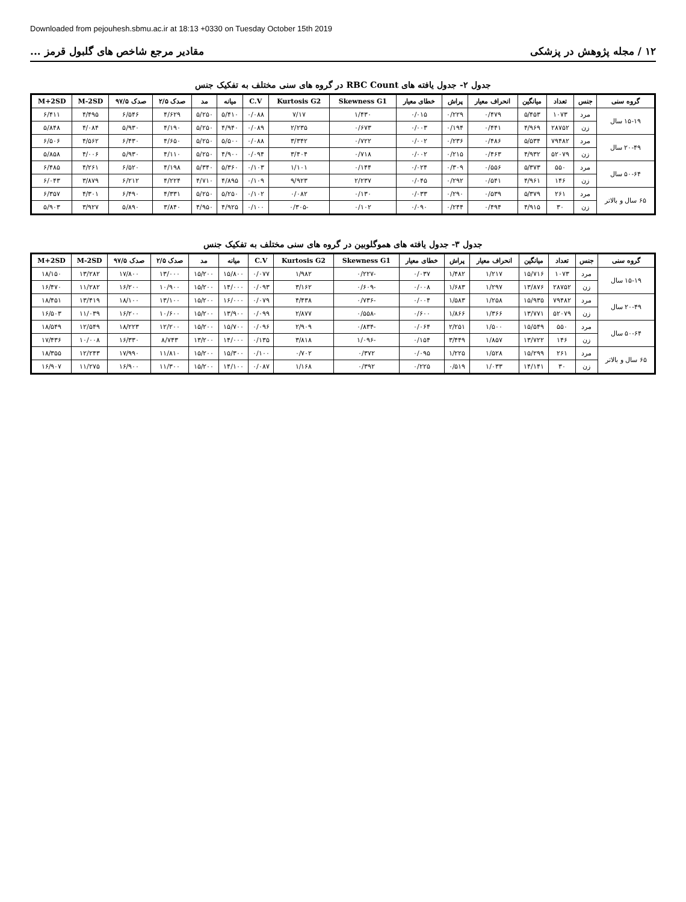Downloaded from pejouhesh.sbmu.ac.ir at 18:13 +0330 on Tuesday October 15th 2019
۱۲ / مجله پژوهش در پزشکی مقادیر مرجع شاخص های گلبول قرمز ...
جدول ۲- جدول یافته های RBC Count در گروه های سنی مختلف به تفکیک جنس
| گروه سنی | جنس | تعداد | میانگین | انحراف معیار | پراش | خطای معیار | Skewness G1 | Kurtosis G2 | C.V | میانه | مد | صدک ۲/۵ | صدک ۹۷/۵ | M-2SD | M+2SD |
| --- | --- | --- | --- | --- | --- | --- | --- | --- | --- | --- | --- | --- | --- | --- | --- |
| ۱۵-۱۹ سال | مرد | ۱۰۷۳ | ۵/۴۵۳ | ۰/۴۷۹ | ۰/۲۲۹ | ۰/۰۱۵ | ۱/۴۳۰ | ۷/۱۷ | ۰/۰۸۸ | ۵/۴۱۰ | ۵/۲۵۰ | ۴/۶۲۹ | ۶/۵۴۶ | ۴/۴۹۵ | ۶/۴۱۱ |
| | زن | ۲۸۷۵۲ | ۴/۹۶۹ | ۰/۴۴۱ | ۰/۱۹۴ | ۰/۰۰۳ | ۰/۶۷۳ | ۲/۲۳۵ | ۰/۰۸۹ | ۴/۹۴۰ | ۵/۲۵۰ | ۴/۱۹۰ | ۵/۹۳۰ | ۴/۰۸۴ | ۵/۸۴۸ |
| ۲۰-۴۹ سال | مرد | ۷۹۴۸۲ | ۵/۵۳۴ | ۰/۴۸۶ | ۰/۲۳۶ | ۰/۰۰۲ | ۰/۷۲۲ | ۳/۳۴۲ | ۰/۰۸۸ | ۵/۵۰۰ | ۵/۲۵۰ | ۴/۶۵۰ | ۶/۴۳۰ | ۴/۵۶۲ | ۶/۵۰۶ |
| | زن | ۵۲۰۷۹ | ۴/۹۳۲ | ۰/۴۶۳ | ۰/۲۱۵ | ۰/۰۰۲ | ۰/۷۱۸ | ۳/۴۰۴ | ۰/۰۹۴ | ۴/۹۰۰ | ۵/۲۵۰ | ۴/۱۱۰ | ۵/۹۳۰ | ۴/۰۰۶ | ۵/۸۵۸ |
| ۵۰-۶۴ سال | مرد | ۵۵۰ | ۵/۳۷۳ | ۰/۵۵۶ | ۰/۳۰۹ | ۰/۰۲۴ | ۰/۱۴۴ | ۱/۱۰۱ | ۰/۱۰۳ | ۵/۳۶۰ | ۵/۳۴۰ | ۴/۱۹۸ | ۶/۵۲۰ | ۴/۲۶۱ | ۶/۴۸۵ |
| | زن | ۱۴۶ | ۴/۹۶۱ | ۰/۵۴۱ | ۰/۲۹۲ | ۰/۰۴۵ | ۲/۲۳۷ | ۹/۹۲۳ | ۰/۱۰۹ | ۴/۸۹۵ | ۴/۷۱۰ | ۴/۲۲۴ | ۶/۲۱۲ | ۳/۸۷۹ | ۶/۰۴۳ |
| ۶۵ سال و بالاتر | مرد | ۲۶۱ | ۵/۳۷۹ | ۰/۵۳۹ | ۰/۲۹۰ | ۰/۰۳۳ | ۰/۱۳۰ | ۰/۰۸۲ | ۰/۱۰۲ | ۵/۲۵۰ | ۵/۲۵۰ | ۴/۳۳۱ | ۶/۴۹۰ | ۴/۳۰۱ | ۶/۳۵۷ |
| | زن | ۳۰ | ۴/۹۱۵ | ۰/۴۹۴ | ۰/۲۴۴ | ۰/۰۹۰ | ۰/۱۰۲ | -۰/۳۰۵ | ۰/۱۰۰ | ۴/۹۲۵ | ۴/۹۵۰ | ۳/۸۴۰ | ۵/۸۹۰ | ۳/۹۲۷ | ۵/۹۰۳ |
جدول ۳- جدول یافته های هموگلوبین در گروه های سنی مختلف به تفکیک جنس
| گروه سنی | جنس | تعداد | میانگین | انحراف معیار | پراش | خطای معیار | Skewness G1 | Kurtosis G2 | C.V | میانه | مد | صدک ۲/۵ | صدک ۹۷/۵ | M-2SD | M+2SD |
| --- | --- | --- | --- | --- | --- | --- | --- | --- | --- | --- | --- | --- | --- | --- | --- |
| ۱۵-۱۹ سال | مرد | ۱۰۷۳ | ۱۵/۷۱۶ | ۱/۲۱۷ | ۱/۴۸۲ | ۰/۰۳۷ | -۰/۲۲۷ | ۱/۹۸۲ | ۰/۰۷۷ | ۱۵/۸۰۰ | ۱۵/۲۰۰ | ۱۳/۰۰۰ | ۱۷/۸۰۰ | ۱۳/۲۸۲ | ۱۸/۱۵۰ |
| | زن | ۲۸۷۵۲ | ۱۳/۸۷۶ | ۱/۲۹۷ | ۱/۶۸۳ | ۰/۰۰۸ | -۰/۶۰۹ | ۳/۱۶۲ | ۰/۰۹۳ | ۱۴/۰۰۰ | ۱۵/۲۰۰ | ۱۰/۹۰۰ | ۱۶/۲۰۰ | ۱۱/۲۸۲ | ۱۶/۴۷۰ |
| ۲۰-۴۹ سال | مرد | ۷۹۴۸۲ | ۱۵/۹۳۵ | ۱/۲۵۸ | ۱/۵۸۳ | ۰/۰۰۴ | -۰/۷۳۶ | ۴/۴۳۸ | ۰/۰۷۹ | ۱۶/۰۰۰ | ۱۵/۲۰۰ | ۱۳/۱۰۰ | ۱۸/۱۰۰ | ۱۳/۴۱۹ | ۱۸/۴۵۱ |
| | زن | ۵۲۰۷۹ | ۱۳/۷۷۱ | ۱/۳۶۶ | ۱/۸۶۶ | ۰/۶۰۰ | -۰/۵۵۸ | ۲/۸۷۷ | ۰/۰۹۹ | ۱۳/۹۰۰ | ۱۵/۲۰۰ | ۱۰/۶۰۰ | ۱۶/۲۰۰ | ۱۱/۰۳۹ | ۱۶/۵۰۳ |
| ۵۰-۶۴ سال | مرد | ۵۵۰ | ۱۵/۵۴۹ | ۱/۵۰۰ | ۲/۲۵۱ | ۰/۰۶۴ | -۰/۸۳۴ | ۲/۹۰۹ | ۰/۰۹۶ | ۱۵/۷۰۰ | ۱۵/۲۰۰ | ۱۲/۲۰۰ | ۱۸/۲۲۳ | ۱۲/۵۴۹ | ۱۸/۵۴۹ |
| | زن | ۱۴۶ | ۱۳/۷۲۲ | ۱/۸۵۷ | ۳/۴۴۹ | ۰/۱۵۴ | -۱/۰۹۶ | ۳/۸۱۸ | ۰/۱۳۵ | ۱۴/۰۰۰ | ۱۳/۲۰۰ | ۸/۷۴۳ | ۱۶/۳۳۰ | ۱۰/۰۰۸ | ۱۷/۴۳۶ |
| ۶۵ سال و بالاتر | مرد | ۲۶۱ | ۱۵/۲۹۹ | ۱/۵۲۸ | ۱/۲۲۵ | ۰/۰۹۵ | ۰/۳۷۲ | ۰/۷۰۲ | ۰/۱۰۰ | ۱۵/۳۰۰ | ۱۵/۲۰۰ | ۱۱/۸۱۰ | ۱۷/۹۹۰ | ۱۲/۲۴۳ | ۱۸/۳۵۵ |
| | زن | ۳۰ | ۱۴/۱۴۱ | ۱/۰۳۳ | ۰/۵۱۹ | ۰/۲۲۵ | ۰/۳۹۲ | ۱/۱۶۸ | ۰/۰۸۷ | ۱۴/۱۰۰ | ۱۵/۲۰۰ | ۱۱/۳۰۰ | ۱۶/۹۰۰ | ۱۱/۲۷۵ | ۱۶/۹۰۷ |